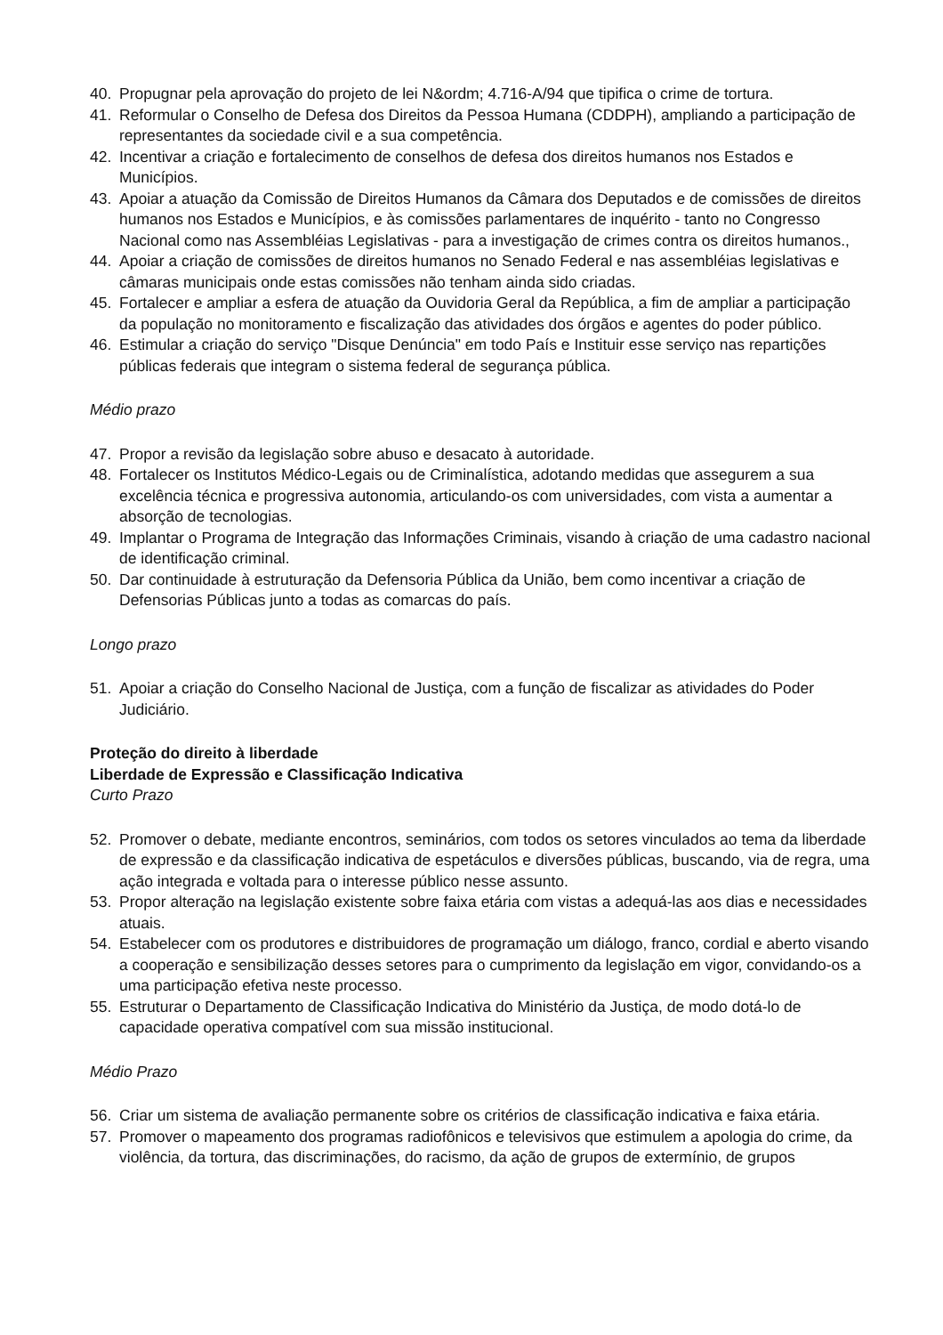40. Propugnar pela aprovação do projeto de lei N&ordm; 4.716-A/94 que tipifica o crime de tortura.
41. Reformular o Conselho de Defesa dos Direitos da Pessoa Humana (CDDPH), ampliando a participação de representantes da sociedade civil e a sua competência.
42. Incentivar a criação e fortalecimento de conselhos de defesa dos direitos humanos nos Estados e Municípios.
43. Apoiar a atuação da Comissão de Direitos Humanos da Câmara dos Deputados e de comissões de direitos humanos nos Estados e Municípios, e às comissões parlamentares de inquérito - tanto no Congresso Nacional como nas Assembléias Legislativas - para a investigação de crimes contra os direitos humanos.,
44. Apoiar a criação de comissões de direitos humanos no Senado Federal e nas assembléias legislativas e câmaras municipais onde estas comissões não tenham ainda sido criadas.
45. Fortalecer e ampliar a esfera de atuação da Ouvidoria Geral da República, a fim de ampliar a participação da população no monitoramento e fiscalização das atividades dos órgãos e agentes do poder público.
46. Estimular a criação do serviço "Disque Denúncia" em todo País e Instituir esse serviço nas repartições públicas federais que integram o sistema federal de segurança pública.
Médio prazo
47. Propor a revisão da legislação sobre abuso e desacato à autoridade.
48. Fortalecer os Institutos Médico-Legais ou de Criminalística, adotando medidas que assegurem a sua excelência técnica e progressiva autonomia, articulando-os com universidades, com vista a aumentar a absorção de tecnologias.
49. Implantar o Programa de Integração das Informações Criminais, visando à criação de uma cadastro nacional de identificação criminal.
50. Dar continuidade à estruturação da Defensoria Pública da União, bem como incentivar a criação de Defensorias Públicas junto a todas as comarcas do país.
Longo prazo
51. Apoiar a criação do Conselho Nacional de Justiça, com a função de fiscalizar as atividades do Poder Judiciário.
Proteção do direito à liberdade
Liberdade de Expressão e Classificação Indicativa
Curto Prazo
52. Promover o debate, mediante encontros, seminários, com todos os setores vinculados ao tema da liberdade de expressão e da classificação indicativa de espetáculos e diversões públicas, buscando, via de regra, uma ação integrada e voltada para o interesse público nesse assunto.
53. Propor alteração na legislação existente sobre faixa etária com vistas a adequá-las aos dias e necessidades atuais.
54. Estabelecer com os produtores e distribuidores de programação um diálogo, franco, cordial e aberto visando a cooperação e sensibilização desses setores para o cumprimento da legislação em vigor, convidando-os a uma participação efetiva neste processo.
55. Estruturar o Departamento de Classificação Indicativa do Ministério da Justiça, de modo dotá-lo de capacidade operativa compatível com sua missão institucional.
Médio Prazo
56. Criar um sistema de avaliação permanente sobre os critérios de classificação indicativa e faixa etária.
57. Promover o mapeamento dos programas radiofônicos e televisivos que estimulem a apologia do crime, da violência, da tortura, das discriminações, do racismo, da ação de grupos de extermínio, de grupos